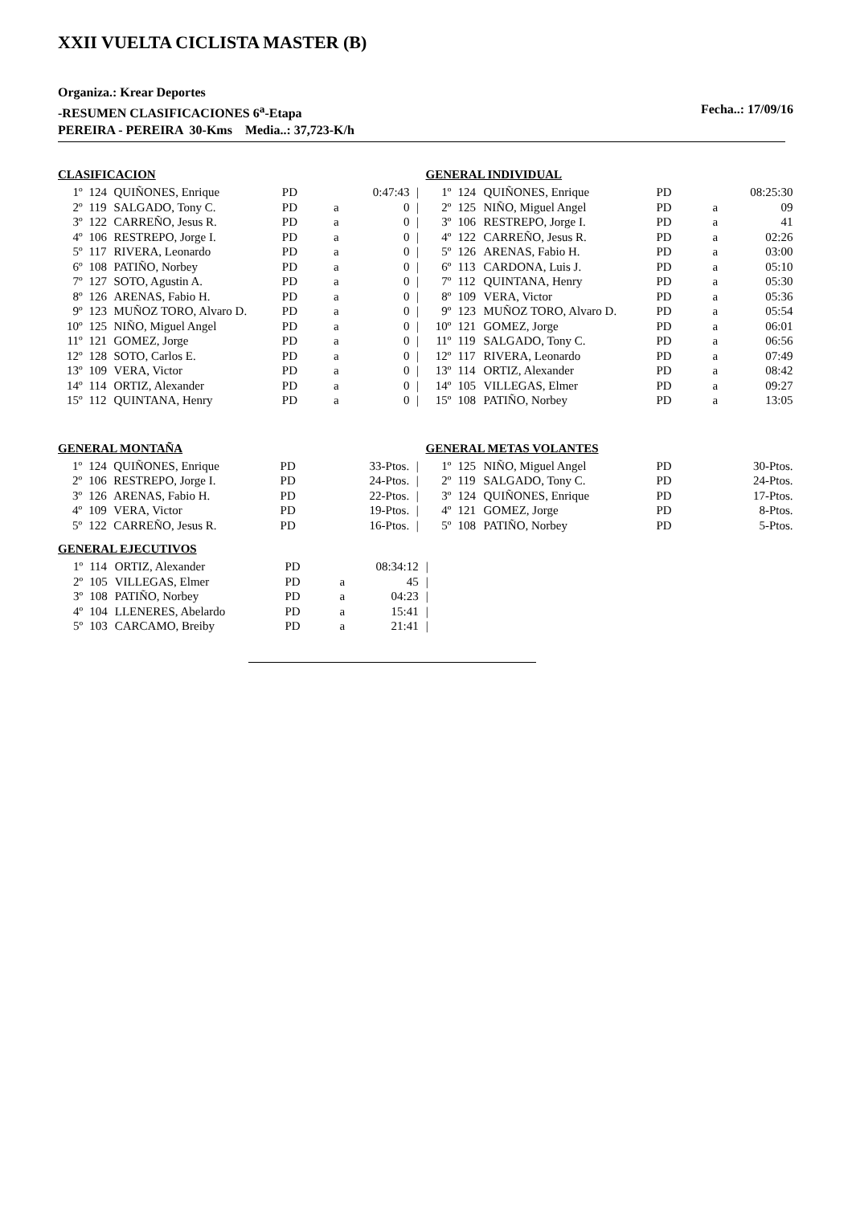XXII VUELTA CICLISTA MASTER (B)
Organiza.: Krear Deportes
-RESUMEN CLASIFICACIONES 6<sup>a</sup>-Etapa Fecha..: 17/09/16
PEREIRA - PEREIRA 30-Kms Media..: 37,723-K/h
CLASIFICACION
| 1º | 124 | QUIÑONES, Enrique | PD | | 0:47:43 | / |
| 2º | 119 | SALGADO, Tony C. | PD | a | 0 | / |
| 3º | 122 | CARREÑO, Jesus R. | PD | a | 0 | / |
| 4º | 106 | RESTREPO, Jorge I. | PD | a | 0 | / |
| 5º | 117 | RIVERA, Leonardo | PD | a | 0 | / |
| 6º | 108 | PATIÑO, Norbey | PD | a | 0 | / |
| 7º | 127 | SOTO, Agustin A. | PD | a | 0 | / |
| 8º | 126 | ARENAS, Fabio H. | PD | a | 0 | / |
| 9º | 123 | MUÑOZ TORO, Alvaro D. | PD | a | 0 | / |
| 10º | 125 | NIÑO, Miguel Angel | PD | a | 0 | / |
| 11º | 121 | GOMEZ, Jorge | PD | a | 0 | / |
| 12º | 128 | SOTO, Carlos E. | PD | a | 0 | / |
| 13º | 109 | VERA, Victor | PD | a | 0 | / |
| 14º | 114 | ORTIZ, Alexander | PD | a | 0 | / |
| 15º | 112 | QUINTANA, Henry | PD | a | 0 | / |
GENERAL INDIVIDUAL
| 1º | 124 | QUIÑONES, Enrique | PD | | 08:25:30 |
| 2º | 125 | NIÑO, Miguel Angel | PD | a | 09 |
| 3º | 106 | RESTREPO, Jorge I. | PD | a | 41 |
| 4º | 122 | CARREÑO, Jesus R. | PD | a | 02:26 |
| 5º | 126 | ARENAS, Fabio H. | PD | a | 03:00 |
| 6º | 113 | CARDONA, Luis J. | PD | a | 05:10 |
| 7º | 112 | QUINTANA, Henry | PD | a | 05:30 |
| 8º | 109 | VERA, Victor | PD | a | 05:36 |
| 9º | 123 | MUÑOZ TORO, Alvaro D. | PD | a | 05:54 |
| 10º | 121 | GOMEZ, Jorge | PD | a | 06:01 |
| 11º | 119 | SALGADO, Tony C. | PD | a | 06:56 |
| 12º | 117 | RIVERA, Leonardo | PD | a | 07:49 |
| 13º | 114 | ORTIZ, Alexander | PD | a | 08:42 |
| 14º | 105 | VILLEGAS, Elmer | PD | a | 09:27 |
| 15º | 108 | PATIÑO, Norbey | PD | a | 13:05 |
GENERAL MONTAÑA
| 1º | 124 | QUIÑONES, Enrique | PD | | 33-Ptos. | / |
| 2º | 106 | RESTREPO, Jorge I. | PD | | 24-Ptos. | / |
| 3º | 126 | ARENAS, Fabio H. | PD | | 22-Ptos. | / |
| 4º | 109 | VERA, Victor | PD | | 19-Ptos. | / |
| 5º | 122 | CARREÑO, Jesus R. | PD | | 16-Ptos. | / |
GENERAL METAS VOLANTES
| 1º | 125 | NIÑO, Miguel Angel | PD | | 30-Ptos. |
| 2º | 119 | SALGADO, Tony C. | PD | | 24-Ptos. |
| 3º | 124 | QUIÑONES, Enrique | PD | | 17-Ptos. |
| 4º | 121 | GOMEZ, Jorge | PD | | 8-Ptos. |
| 5º | 108 | PATIÑO, Norbey | PD | | 5-Ptos. |
GENERAL EJECUTIVOS
| 1º | 114 | ORTIZ, Alexander | PD | | 08:34:12 | / |
| 2º | 105 | VILLEGAS, Elmer | PD | a | 45 | / |
| 3º | 108 | PATIÑO, Norbey | PD | a | 04:23 | / |
| 4º | 104 | LLENERES, Abelardo | PD | a | 15:41 | / |
| 5º | 103 | CARCAMO, Breiby | PD | a | 21:41 | / |